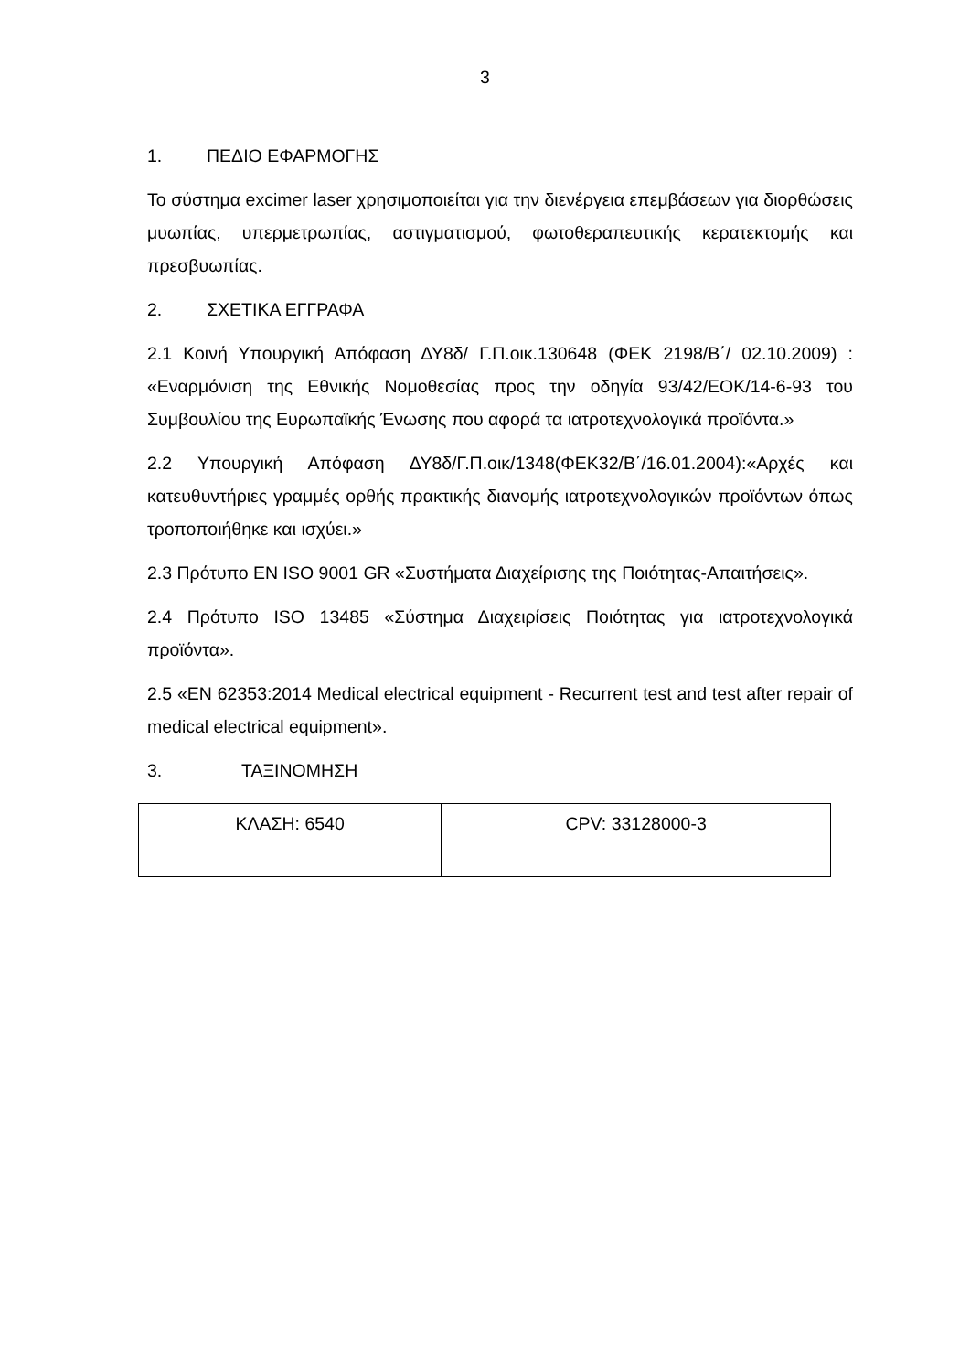3
1. ΠΕΔΙΟ ΕΦΑΡΜΟΓΗΣ
Το σύστημα excimer laser χρησιμοποιείται για την διενέργεια επεμβάσεων για διορθώσεις μυωπίας, υπερμετρωπίας, αστιγματισμού, φωτοθεραπευτικής κερατεκτομής και πρεσβυωπίας.
2. ΣΧΕΤΙΚΑ ΕΓΓΡΑΦΑ
2.1 Κοινή Υπουργική Απόφαση ΔΥ8δ/ Γ.Π.οικ.130648 (ΦΕΚ 2198/Β΄/ 02.10.2009) : «Εναρμόνιση της Εθνικής Νομοθεσίας προς την οδηγία 93/42/ΕΟΚ/14-6-93 του Συμβουλίου της Ευρωπαϊκής Ένωσης που αφορά τα ιατροτεχνολογικά προϊόντα.»
2.2 Υπουργική Απόφαση ΔΥ8δ/Γ.Π.οικ/1348(ΦΕΚ32/Β΄/16.01.2004):«Αρχές και κατευθυντήριες γραμμές ορθής πρακτικής διανομής ιατροτεχνολογικών προϊόντων όπως τροποποιήθηκε και ισχύει.»
2.3 Πρότυπο ΕΝ ISO 9001 GR «Συστήματα Διαχείρισης της Ποιότητας-Απαιτήσεις».
2.4 Πρότυπο ISO 13485 «Σύστημα Διαχειρίσεις Ποιότητας για ιατροτεχνολογικά προϊόντα».
2.5 «EN 62353:2014 Medical electrical equipment - Recurrent test and test after repair of medical electrical equipment».
3. ΤΑΞΙΝΟΜΗΣΗ
| ΚΛΑΣΗ: 6540 | CPV: 33128000-3 |